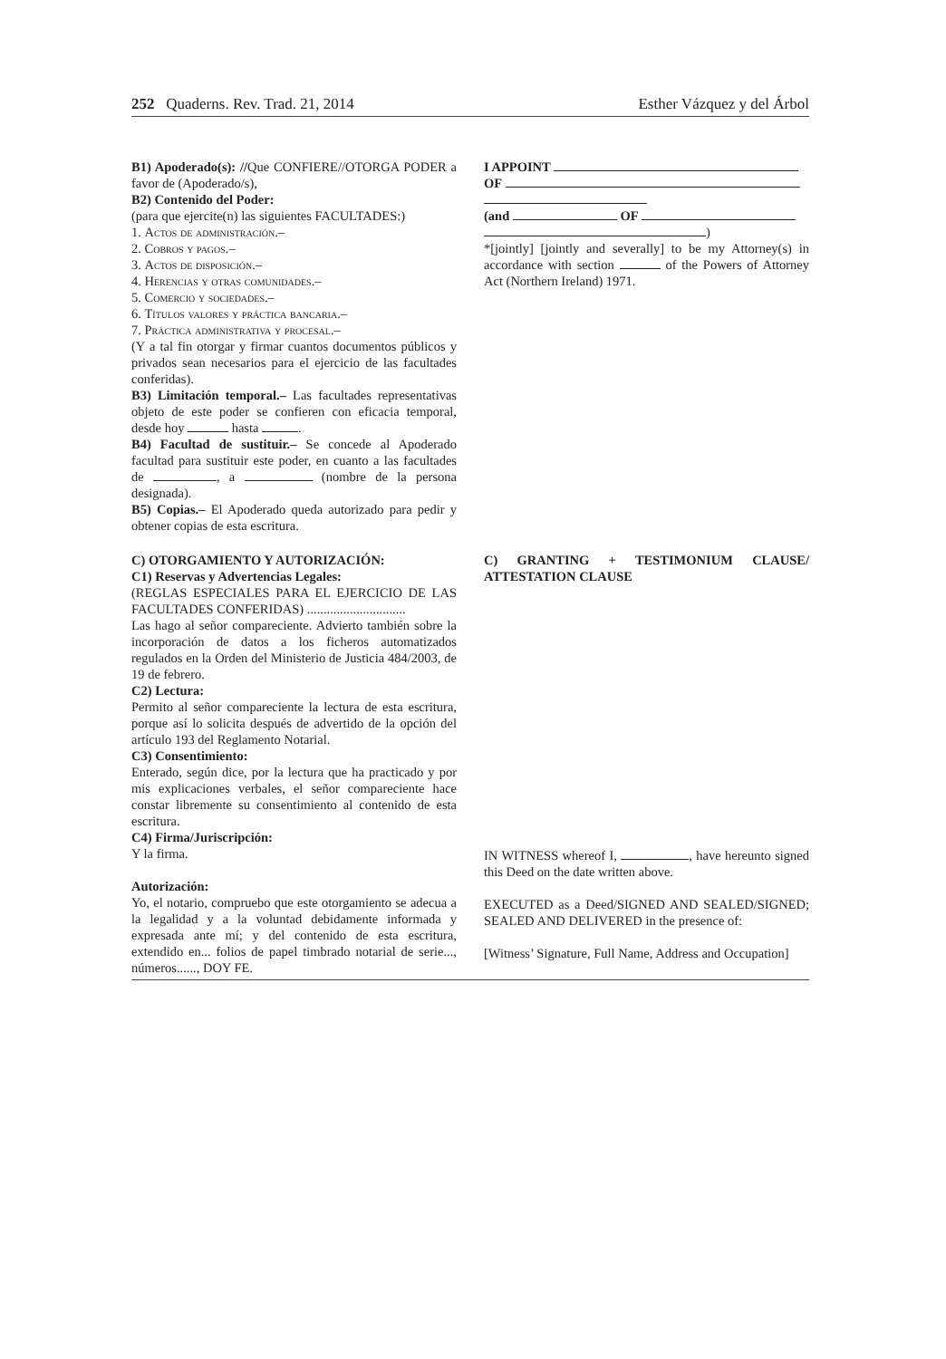252 Quaderns. Rev. Trad. 21, 2014 Esther Vázquez y del Árbol
| B1) Apoderado(s): // Que CONFIERE//OTORGA PODER a favor de (Apoderado/s), B2) Contenido del Poder: (para que ejercite(n) las siguientes FACULTADES:) 1. Actos de administración .– 2. Cobros y pagos .– 3. Actos de disposición .– 4. Herencias y otras comunidades .– 5. Comercio y sociedades .– 6. Títulos valores y práctica bancaria .– 7. Práctica administrativa y procesal .– (Y a tal fin otorgar y firmar cuantos documentos públicos y privados sean necesarios para el ejercicio de las facultades conferidas). B3) Limitación temporal.– Las facultades representativas objeto de este poder se confieren con eficacia temporal, desde hoy hasta . B4) Facultad de sustituir.– Se concede al Apoderado facultad para sustituir este poder, en cuanto a las facultades de , a (nombre de la persona designada). B5) Copias.– El Apoderado queda autorizado para pedir y obtener copias de esta escritura. | I APPOINT OF (and OF ) *[jointly] [jointly and severally] to be my Attorney(s) in accordance with section of the Powers of Attorney Act (Northern Ireland) 1971. |
| C) OTORGAMIENTO Y AUTORIZACIÓN: C1) Reservas y Advertencias Legales: (REGLAS ESPECIALES PARA EL EJERCICIO DE LAS FACULTADES CONFERIDAS) .............................. Las hago al señor compareciente. Advierto también sobre la incorporación de datos a los ficheros automatizados regulados en la Orden del Ministerio de Justicia 484/2003, de 19 de febrero. C2) Lectura: Permito al señor compareciente la lectura de esta escritura, porque así lo solicita después de advertido de la opción del artículo 193 del Reglamento Notarial. C3) Consentimiento: Enterado, según dice, por la lectura que ha practicado y por mis explicaciones verbales, el señor compareciente hace constar libremente su consentimiento al contenido de esta escritura. C4) Firma/Juriscripción: Y la firma. Autorización: Yo, el notario, compruebo que este otorgamiento se adecua a la legalidad y a la voluntad debidamente informada y expresada ante mí; y del contenido de esta escritura, extendido en... folios de papel timbrado notarial de serie..., números......, DOY FE. | C) GRANTING + TESTIMONIUM CLAUSE/ ATTESTATION CLAUSE IN WITNESS whereof I, , have hereunto signed this Deed on the date written above. EXECUTED as a Deed/SIGNED AND SEALED/SIGNED; SEALED AND DELIVERED in the presence of: [Witness’ Signature, Full Name, Address and Occupation] |